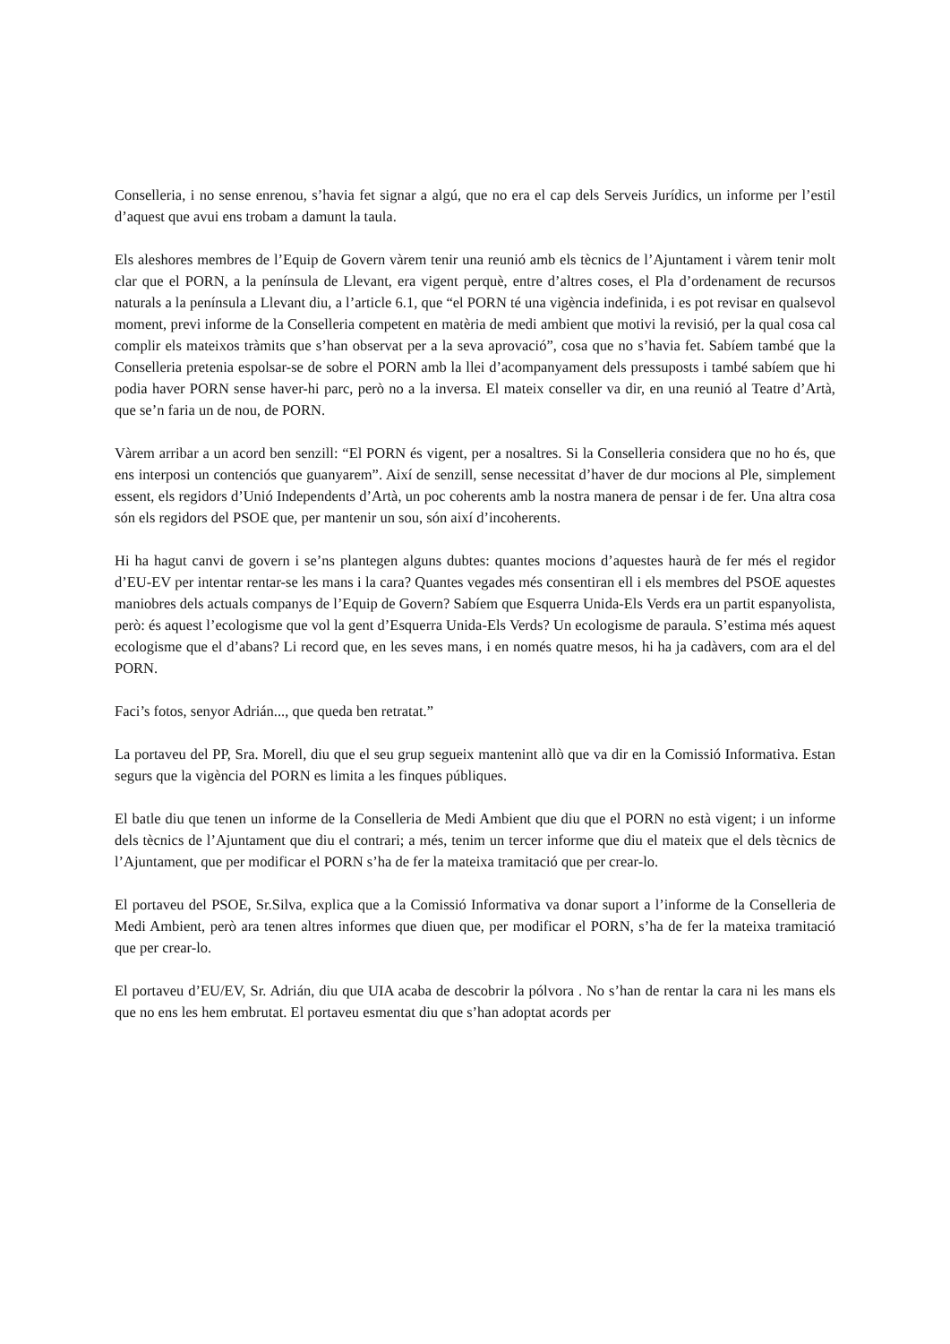Conselleria, i no sense enrenou, s’havia fet signar a algú, que no era el cap dels Serveis Jurídics, un informe per l’estil d’aquest que avui ens trobam a damunt la taula.
Els aleshores membres de l’Equip de Govern vàrem tenir una reunió amb els tècnics de l’Ajuntament i vàrem tenir molt clar que el PORN, a la península de Llevant, era vigent perquè, entre d’altres coses, el Pla d’ordenament de recursos naturals a la península a Llevant diu, a l’article 6.1, que “el PORN té una vigència indefinida, i es pot revisar en qualsevol moment, previ informe de la Conselleria competent en matèria de medi ambient que motivi la revisió, per la qual cosa cal complir els mateixos tràmits que s’han observat per a la seva aprovació”, cosa que no s’havia fet. Sabíem també que la Conselleria pretenia espolsar-se de sobre el PORN amb la llei d’acompanyament dels pressuposts i també sabíem que hi podia haver PORN sense haver-hi parc, però no a la inversa. El mateix conseller va dir, en una reunió al Teatre d’Artà, que se’n faria un de nou, de PORN.
Vàrem arribar a un acord ben senzill: “El PORN és vigent, per a nosaltres. Si la Conselleria considera que no ho és, que ens interposi un contenciós que guanyarem”. Així de senzill, sense necessitat d’haver de dur mocions al Ple, simplement essent, els regidors d’Unió Independents d’Artà, un poc coherents amb la nostra manera de pensar i de fer. Una altra cosa són els regidors del PSOE que, per mantenir un sou, són així d’incoherents.
Hi ha hagut canvi de govern i se’ns plantegen alguns dubtes: quantes mocions d’aquestes haurà de fer més el regidor d’EU-EV per intentar rentar-se les mans i la cara? Quantes vegades més consentiran ell i els membres del PSOE aquestes maniobres dels actuals companys de l’Equip de Govern? Sabíem que Esquerra Unida-Els Verds era un partit espanyolista, però: és aquest l’ecologisme que vol la gent d’Esquerra Unida-Els Verds? Un ecologisme de paraula. S’estima més aquest ecologisme que el d’abans? Li record que, en les seves mans, i en només quatre mesos, hi ha ja cadàvers, com ara el del PORN.
Faci’s fotos, senyor Adrián..., que queda ben retratat.”
La portaveu del PP, Sra. Morell, diu que el seu grup segueix mantenint allò que va dir en la Comissió Informativa. Estan segurs que la vigència del PORN es limita a les finques públiques.
El batle diu que tenen un informe de la Conselleria de Medi Ambient que diu que el PORN no està vigent; i un informe dels tècnics de l’Ajuntament que diu el contrari; a més, tenim un tercer informe que diu el mateix que el dels tècnics de l’Ajuntament, que per modificar el PORN s’ha de fer la mateixa tramitació que per crear-lo.
El portaveu del PSOE, Sr.Silva, explica que a la Comissió Informativa va donar suport a l’informe de la Conselleria de Medi Ambient, però ara tenen altres informes que diuen que, per modificar el PORN, s’ha de fer la mateixa tramitació que per crear-lo.
El portaveu d’EU/EV, Sr. Adrián, diu que UIA acaba de descobrir la pólvora . No s’han de rentar la cara ni les mans els que no ens les hem embrutat. El portaveu esmentat diu que s’han adoptat acords per